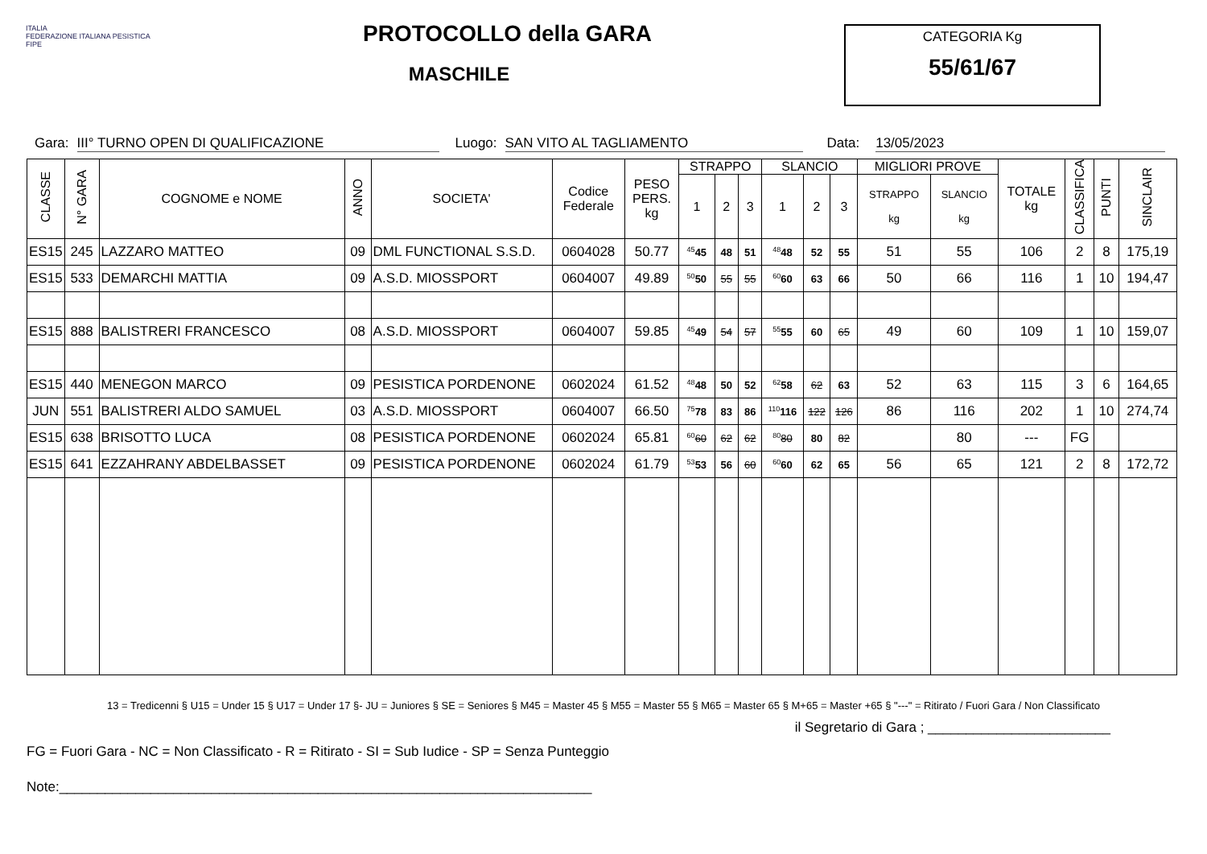ITALIA
FEDERAZIONE ITALIANA PESISTICA
FIPE
PROTOCOLLO della GARA
MASCHILE
CATEGORIA Kg
55/61/67
Gara: III° TURNO OPEN DI QUALIFICAZIONE Luogo: SAN VITO AL TAGLIAMENTO Data: 13/05/2023
| CLASSE | N° GARA | COGNOME e NOME | ANNO | SOCIETA' | Codice Federale | PESO PERS. kg | STRAPPO | | | SLANCIO | | | MIGLIORI PROVE | | TOTALE kg | CLASSIFICA | PUNTI | SINCLAIR |
| --- | --- | --- | --- | --- | --- | --- | --- | --- | --- | --- | --- | --- | --- | --- | --- | --- | --- | --- |
| | | | | | | | 1 | 2 | 3 | 1 | 2 | 3 | STRAPPO kg | SLANCIO kg | | | | |
| ES15 | 245 | LAZZARO MATTEO | 09 | DML FUNCTIONAL S.S.D. | 0604028 | 50.77 | <sup>45</sup> 45 | 48 | 51 | <sup>48</sup> 48 | 52 | 55 | 51 | 55 | 106 | 2 | 8 | 175,19 |
| ES15 | 533 | DEMARCHI MATTIA | 09 | A.S.D. MIOSSPORT | 0604007 | 49.89 | <sup>50</sup> 50 | 55 | 55 | <sup>60</sup> 60 | 63 | 66 | 50 | 66 | 116 | 1 | 10 | 194,47 |
| ES15 | 888 | BALISTRERI FRANCESCO | 08 | A.S.D. MIOSSPORT | 0604007 | 59.85 | <sup>45</sup> 49 | 54 | 57 | <sup>55</sup> 55 | 60 | 65 | 49 | 60 | 109 | 1 | 10 | 159,07 |
| ES15 | 440 | MENEGON MARCO | 09 | PESISTICA PORDENONE | 0602024 | 61.52 | <sup>48</sup> 48 | 50 | 52 | <sup>62</sup> 58 | 62 | 63 | 52 | 63 | 115 | 3 | 6 | 164,65 |
| JUN | 551 | BALISTRERI ALDO SAMUEL | 03 | A.S.D. MIOSSPORT | 0604007 | 66.50 | <sup>75</sup> 78 | 83 | 86 | <sup>110</sup> 116 | 122 | 126 | 86 | 116 | 202 | 1 | 10 | 274,74 |
| ES15 | 638 | BRISOTTO LUCA | 08 | PESISTICA PORDENONE | 0602024 | 65.81 | <sup>60</sup> 60 | 62 | 62 | <sup>80</sup> 80 | 80 | 82 | | 80 | --- | FG | | |
| ES15 | 641 | EZZAHRANY ABDELBASSET | 09 | PESISTICA PORDENONE | 0602024 | 61.79 | <sup>53</sup> 53 | 56 | 60 | <sup>60</sup> 60 | 62 | 65 | 56 | 65 | 121 | 2 | 8 | 172,72 |
13 = Tredicenni § U15 = Under 15 § U17 = Under 17 §- JU = Juniores § SE = Seniores § M45 = Master 45 § M55 = Master 55 § M65 = Master 65 § M+65 = Master +65 § "---" = Ritirato / Fuori Gara / Non Classificato
il Segretario di Gara ; ________________________
FG = Fuori Gara - NC = Non Classificato - R = Ritirato - SI = Sub Iudice - SP = Senza Punteggio
Note:______________________________________________________________________